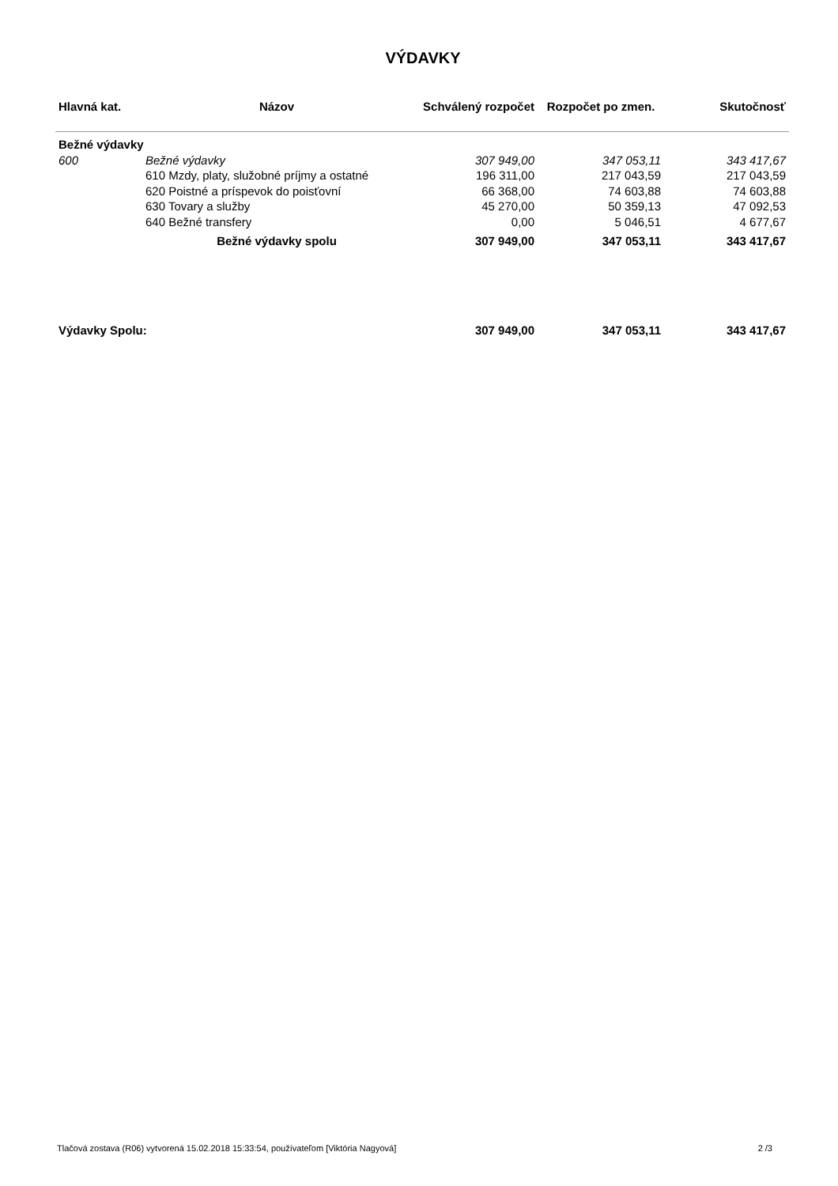VÝDAVKY
| Hlavná kat. | Názov | Schválený rozpočet | Rozpočet po zmen. | Skutočnosť |
| --- | --- | --- | --- | --- |
| Bežné výdavky | | | | |
| 600 | Bežné výdavky | 307 949,00 | 347 053,11 | 343 417,67 |
| | 610 Mzdy, platy, služobné príjmy a ostatné | 196 311,00 | 217 043,59 | 217 043,59 |
| | 620 Poistné a príspevok do poisťovní | 66 368,00 | 74 603,88 | 74 603,88 |
| | 630 Tovary a služby | 45 270,00 | 50 359,13 | 47 092,53 |
| | 640 Bežné transfery | 0,00 | 5 046,51 | 4 677,67 |
| | Bežné výdavky spolu | 307 949,00 | 347 053,11 | 343 417,67 |
| Výdavky Spolu: | | 307 949,00 | 347 053,11 | 343 417,67 |
Tlačová zostava (R06) vytvorená 15.02.2018 15:33:54, používateľom [Viktória Nagyová] 2 /3